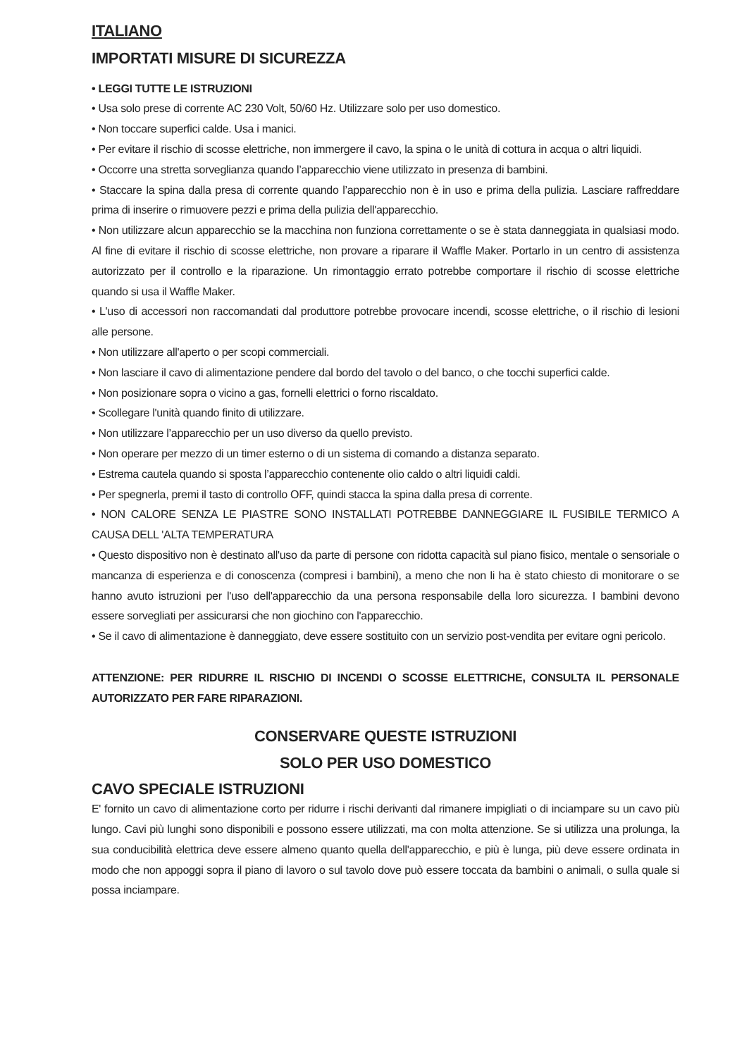ITALIANO
IMPORTATI MISURE DI SICUREZZA
• LEGGI TUTTE LE ISTRUZIONI
• Usa solo prese di corrente AC 230 Volt, 50/60 Hz. Utilizzare solo per uso domestico.
• Non toccare superfici calde. Usa i manici.
• Per evitare il rischio di scosse elettriche, non immergere il cavo, la spina o le unità di cottura in acqua o altri liquidi.
• Occorre una stretta sorveglianza quando l’apparecchio viene utilizzato in presenza di bambini.
• Staccare la spina dalla presa di corrente quando l’apparecchio non è in uso e prima della pulizia. Lasciare raffreddare prima di inserire o rimuovere pezzi e prima della pulizia dell'apparecchio.
• Non utilizzare alcun apparecchio se la macchina non funziona correttamente o se è stata danneggiata in qualsiasi modo. Al fine di evitare il rischio di scosse elettriche, non provare a riparare il Waffle Maker. Portarlo in un centro di assistenza autorizzato per il controllo e la riparazione. Un rimontaggio errato potrebbe comportare il rischio di scosse elettriche quando si usa il Waffle Maker.
• L'uso di accessori non raccomandati dal produttore potrebbe provocare incendi, scosse elettriche, o il rischio di lesioni alle persone.
• Non utilizzare all'aperto o per scopi commerciali.
• Non lasciare il cavo di alimentazione pendere dal bordo del tavolo o del banco, o che tocchi superfici calde.
• Non posizionare sopra o vicino a gas, fornelli elettrici o forno riscaldato.
• Scollegare l'unità quando finito di utilizzare.
• Non utilizzare l’apparecchio per un uso diverso da quello previsto.
• Non operare per mezzo di un timer esterno o di un sistema di comando a distanza separato.
• Estrema cautela quando si sposta l’apparecchio contenente olio caldo o altri liquidi caldi.
• Per spegnerla, premi il tasto di controllo OFF, quindi stacca la spina dalla presa di corrente.
• NON CALORE SENZA LE PIASTRE SONO INSTALLATI POTREBBE DANNEGGIARE IL FUSIBILE TERMICO A CAUSA DELL 'ALTA TEMPERATURA
• Questo dispositivo non è destinato all'uso da parte di persone con ridotta capacità sul piano fisico, mentale o sensoriale o mancanza di esperienza e di conoscenza (compresi i bambini), a meno che non li ha è stato chiesto di monitorare o se hanno avuto istruzioni per l'uso dell'apparecchio da una persona responsabile della loro sicurezza. I bambini devono essere sorvegliati per assicurarsi che non giochino con l'apparecchio.
• Se il cavo di alimentazione è danneggiato, deve essere sostituito con un servizio post-vendita per evitare ogni pericolo.
ATTENZIONE: PER RIDURRE IL RISCHIO DI INCENDI O SCOSSE ELETTRICHE, CONSULTA IL PERSONALE AUTORIZZATO PER FARE RIPARAZIONI.
CONSERVARE QUESTE ISTRUZIONI
SOLO PER USO DOMESTICO
CAVO SPECIALE ISTRUZIONI
E' fornito un cavo di alimentazione corto per ridurre i rischi derivanti dal rimanere impigliati o di inciampare su un cavo più lungo. Cavi più lunghi sono disponibili e possono essere utilizzati, ma con molta attenzione. Se si utilizza una prolunga, la sua conducibilità elettrica deve essere almeno quanto quella dell'apparecchio, e più è lunga, più deve essere ordinata in modo che non appoggi sopra il piano di lavoro o sul tavolo dove può essere toccata da bambini o animali, o sulla quale si possa inciampare.